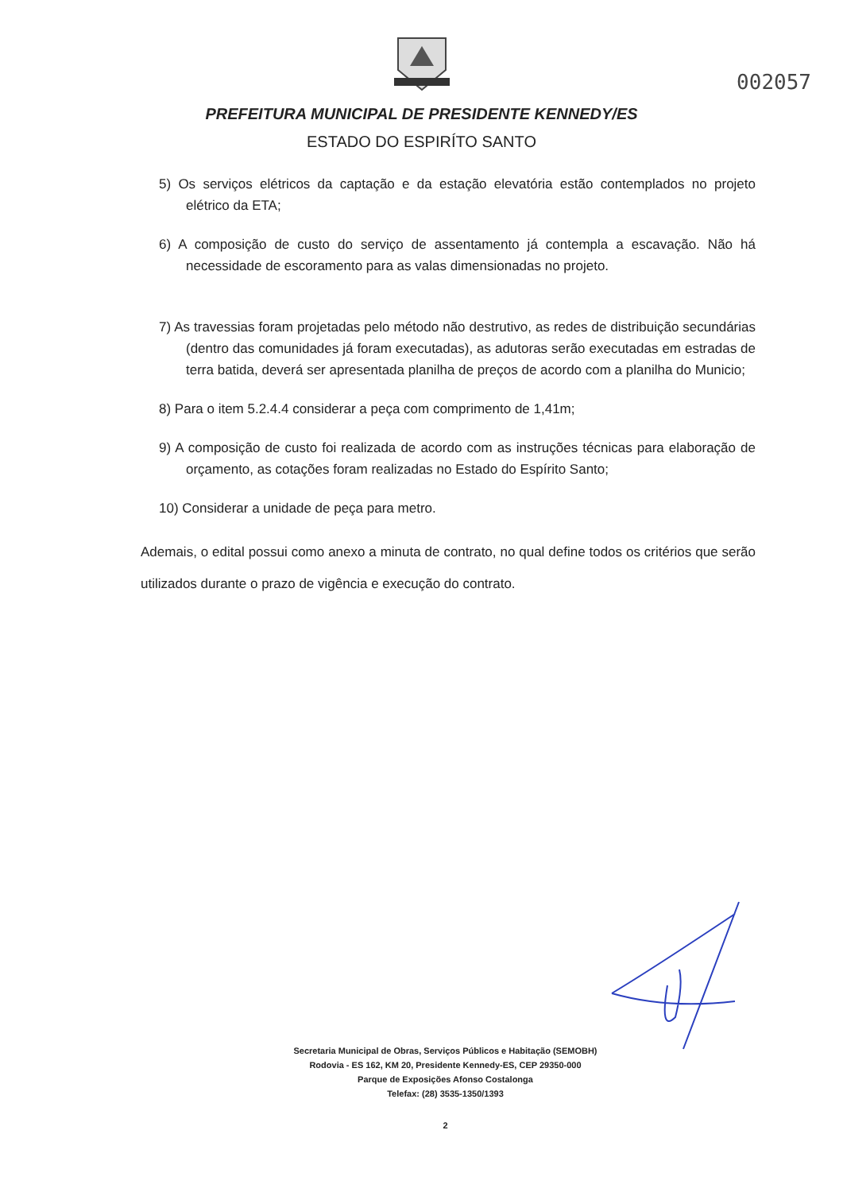002057
PREFEITURA MUNICIPAL DE PRESIDENTE KENNEDY/ES
ESTADO DO ESPIRÍTO SANTO
5) Os serviços elétricos da captação e da estação elevatória estão contemplados no projeto elétrico da ETA;
6) A composição de custo do serviço de assentamento já contempla a escavação. Não há necessidade de escoramento para as valas dimensionadas no projeto.
7) As travessias foram projetadas pelo método não destrutivo, as redes de distribuição secundárias (dentro das comunidades já foram executadas), as adutoras serão executadas em estradas de terra batida, deverá ser apresentada planilha de preços de acordo com a planilha do Municio;
8) Para o item 5.2.4.4 considerar a peça com comprimento de 1,41m;
9) A composição de custo foi realizada de acordo com as instruções técnicas para elaboração de orçamento, as cotações foram realizadas no Estado do Espírito Santo;
10) Considerar a unidade de peça para metro.
Ademais, o edital possui como anexo a minuta de contrato, no qual define todos os critérios que serão utilizados durante o prazo de vigência e execução do contrato.
Secretaria Municipal de Obras, Serviços Públicos e Habitação (SEMOBH)
Rodovia - ES 162, KM 20, Presidente Kennedy-ES, CEP 29350-000
Parque de Exposições Afonso Costalonga
Telefax: (28) 3535-1350/1393
2